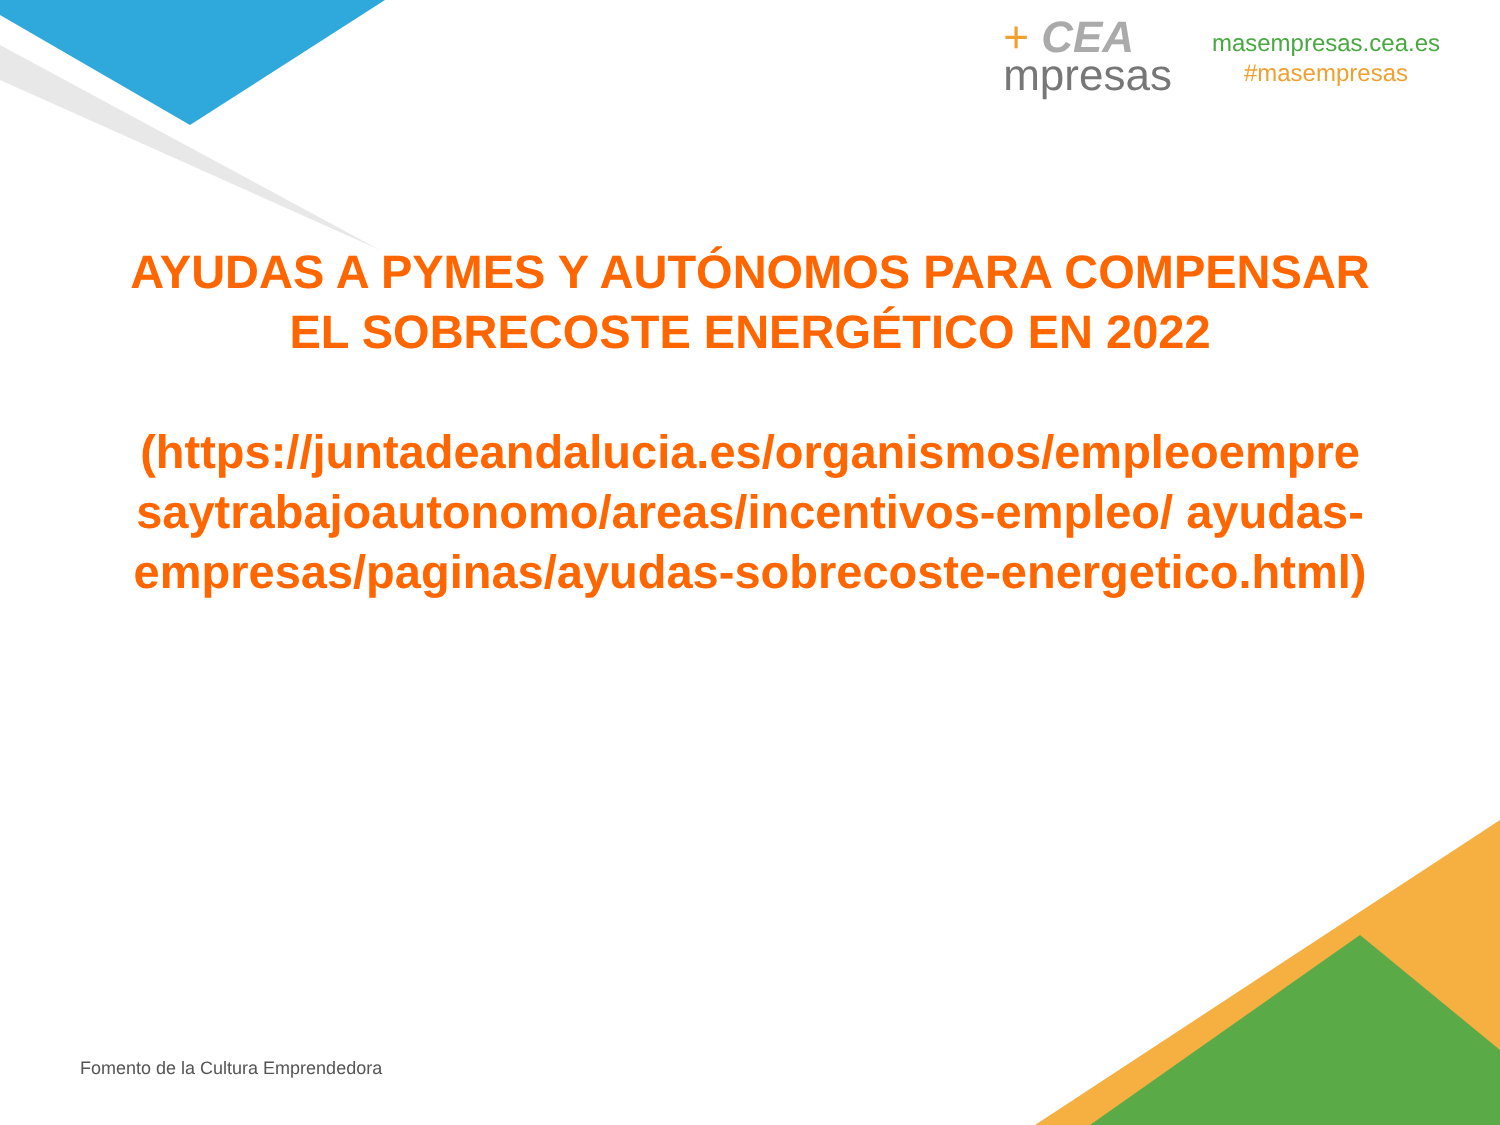+ CEA
mpresas
masempresas.cea.es
#masempresas
AYUDAS A PYMES Y AUTÓNOMOS PARA COMPENSAR EL SOBRECOSTE ENERGÉTICO EN 2022
(https://juntadeandalucia.es/organismos/empleoempresaytrabajoautonomo/areas/incentivos-empleo/ ayudas-empresas/paginas/ayudas-sobrecoste-energetico.html)
Fomento de la Cultura Emprendedora